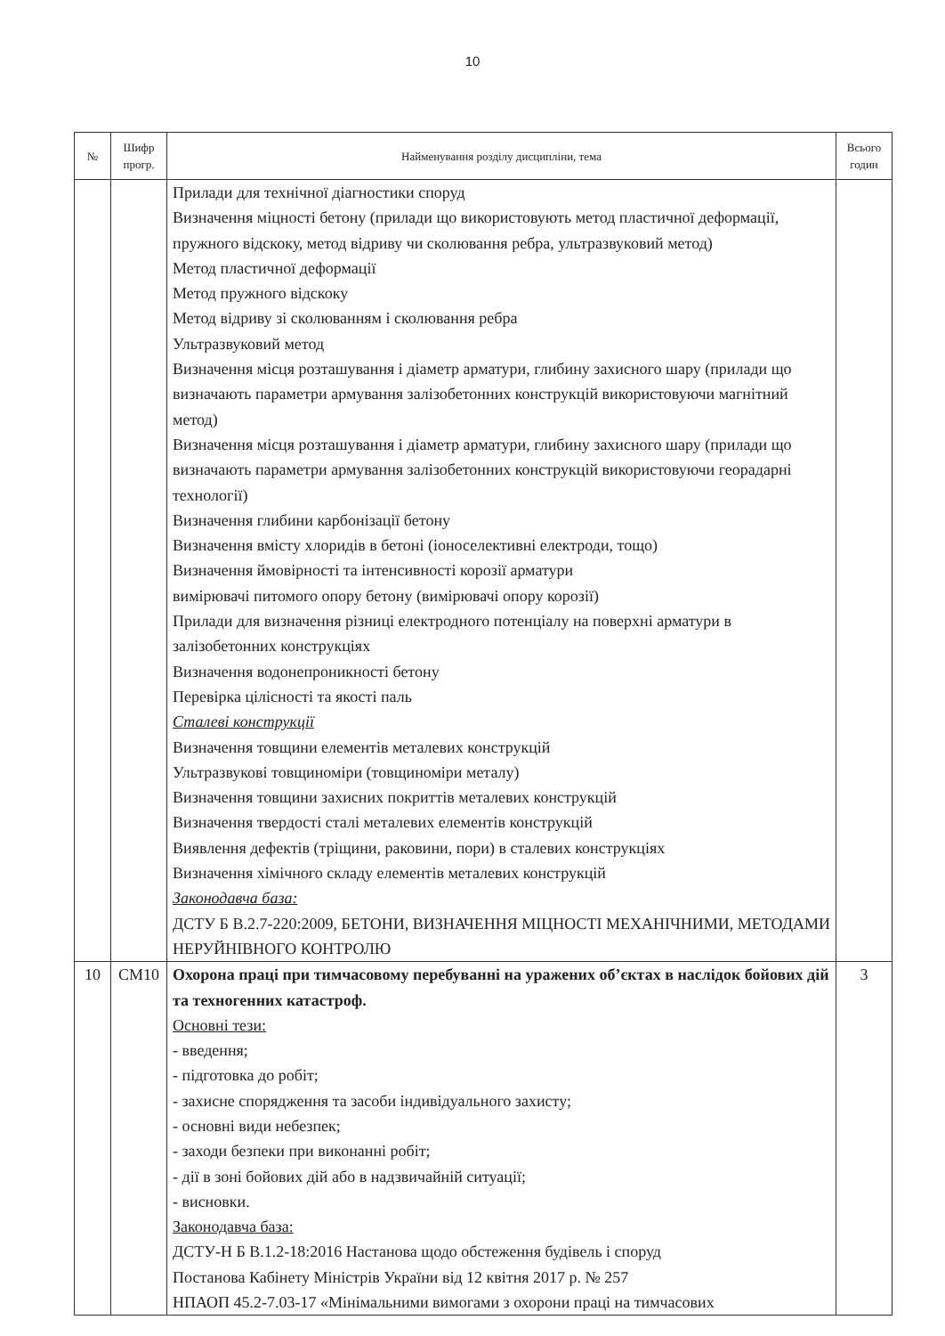10
| № | Шифр прогр. | Найменування розділу дисципліни, тема | Всього годин |
| --- | --- | --- | --- |
| | | Прилади для технічної діагностики споруд Визначення міцності бетону (прилади що використовують метод пластичної деформації, пружного відскоку, метод відриву чи сколювання ребра, ультразвуковий метод) Метод пластичної деформації Метод пружного відскоку Метод відриву зі сколюванням і сколювання ребра Ультразвуковий метод Визначення місця розташування і діаметр арматури, глибину захисного шару (прилади що визначають параметри армування залізобетонних конструкцій використовуючи магнітний метод) Визначення місця розташування і діаметр арматури, глибину захисного шару (прилади що визначають параметри армування залізобетонних конструкцій використовуючи георадарні технології) Визначення глибини карбонізації бетону Визначення вмісту хлоридів в бетоні (іоноселективні електроди, тощо) Визначення ймовірності та інтенсивності корозії арматури вимірювачі питомого опору бетону (вимірювачі опору корозії) Прилади для визначення різниці електродного потенціалу на поверхні арматури в залізобетонних конструкціях Визначення водонепроникності бетону Перевірка цілісності та якості паль Сталеві конструкції Визначення товщини елементів металевих конструкцій Ультразвукові товщиноміри (товщиноміри металу) Визначення товщини захисних покриттів металевих конструкцій Визначення твердості сталі металевих елементів конструкцій Виявлення дефектів (тріщини, раковини, пори) в сталевих конструкціях Визначення хімічного складу елементів металевих конструкцій Законодавча база: ДСТУ Б В.2.7-220:2009, БЕТОНИ, ВИЗНАЧЕННЯ МІЦНОСТІ МЕХАНІЧНИМИ, МЕТОДАМИ НЕРУЙНІВНОГО КОНТРОЛЮ | |
| 10 | СМ10 | Охорона праці при тимчасовому перебуванні на уражених об’єктах в наслідок бойових дій та техногенних катастроф. Основні тези: - введення; - підготовка до робіт; - захисне спорядження та засоби індивідуального захисту; - основні види небезпек; - заходи безпеки при виконанні робіт; - дії в зоні бойових дій або в надзвичайній ситуації; - висновки. Законодавча база: ДСТУ-Н Б В.1.2-18:2016 Настанова щодо обстеження будівель і споруд Постанова Кабінету Міністрів України від 12 квітня 2017 р. № 257 НПАОП 45.2-7.03-17 «Мінімальними вимогами з охорони праці на тимчасових | 3 |